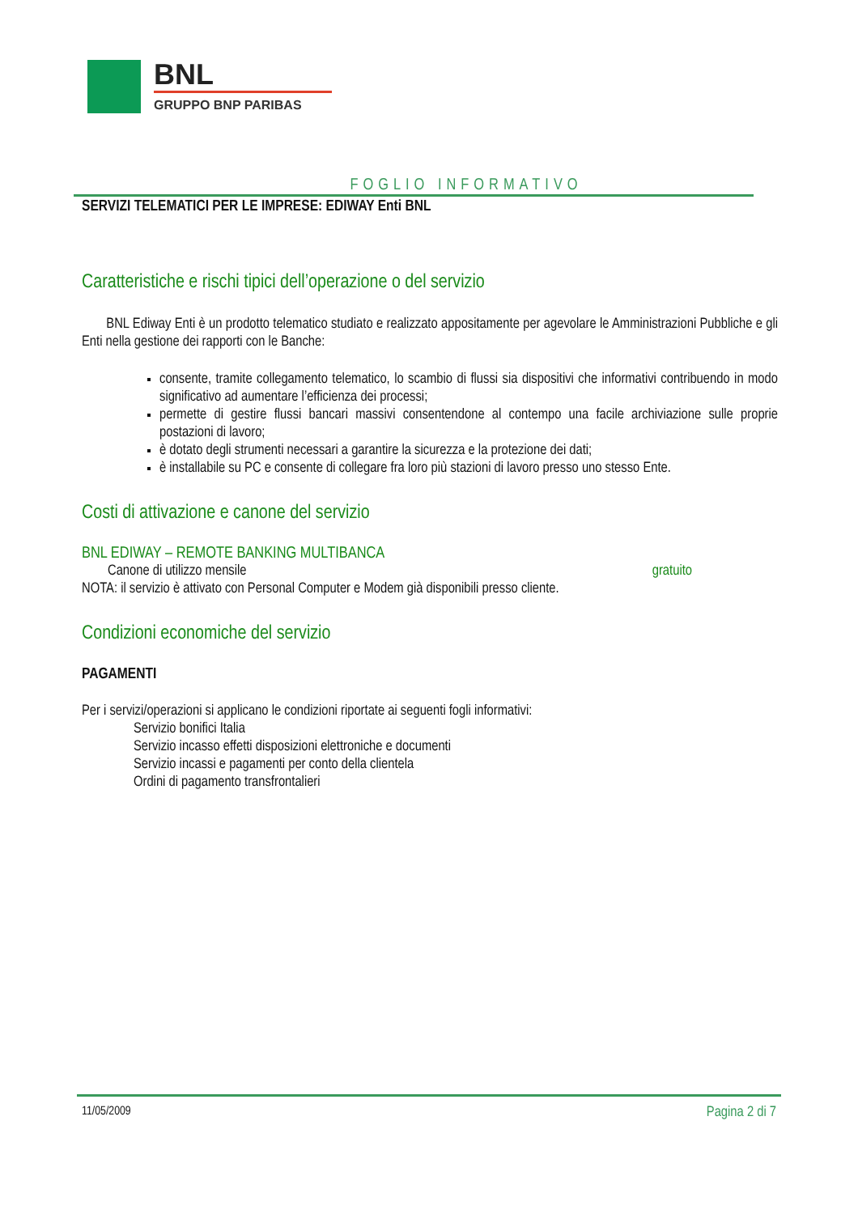BNL
GRUPPO BNP PARIBAS
FOGLIO INFORMATIVO
SERVIZI TELEMATICI PER LE IMPRESE: EDIWAY Enti BNL
Caratteristiche e rischi tipici dell’operazione o del servizio
BNL Ediway Enti è un prodotto telematico studiato e realizzato appositamente per agevolare le Amministrazioni Pubbliche e gli Enti nella gestione dei rapporti con le Banche:
consente, tramite collegamento telematico, lo scambio di flussi sia dispositivi che informativi contribuendo in modo significativo ad aumentare l’efficienza dei processi;
permette di gestire flussi bancari massivi consentendone al contempo una facile archiviazione sulle proprie postazioni di lavoro;
è dotato degli strumenti necessari a garantire la sicurezza e la protezione dei dati;
è installabile su PC e consente di collegare fra loro più stazioni di lavoro presso uno stesso Ente.
Costi di attivazione e canone del servizio
BNL EDIWAY – REMOTE BANKING MULTIBANCA
Canone di utilizzo mensile gratuito
NOTA: il servizio è attivato con Personal Computer e Modem già disponibili presso cliente.
Condizioni economiche del servizio
PAGAMENTI
Per i servizi/operazioni si applicano le condizioni riportate ai seguenti fogli informativi:
Servizio bonifici Italia
Servizio incasso effetti disposizioni elettroniche e documenti
Servizio incassi e pagamenti per conto della clientela
Ordini di pagamento transfrontalieri
11/05/2009 Pagina 2 di 7